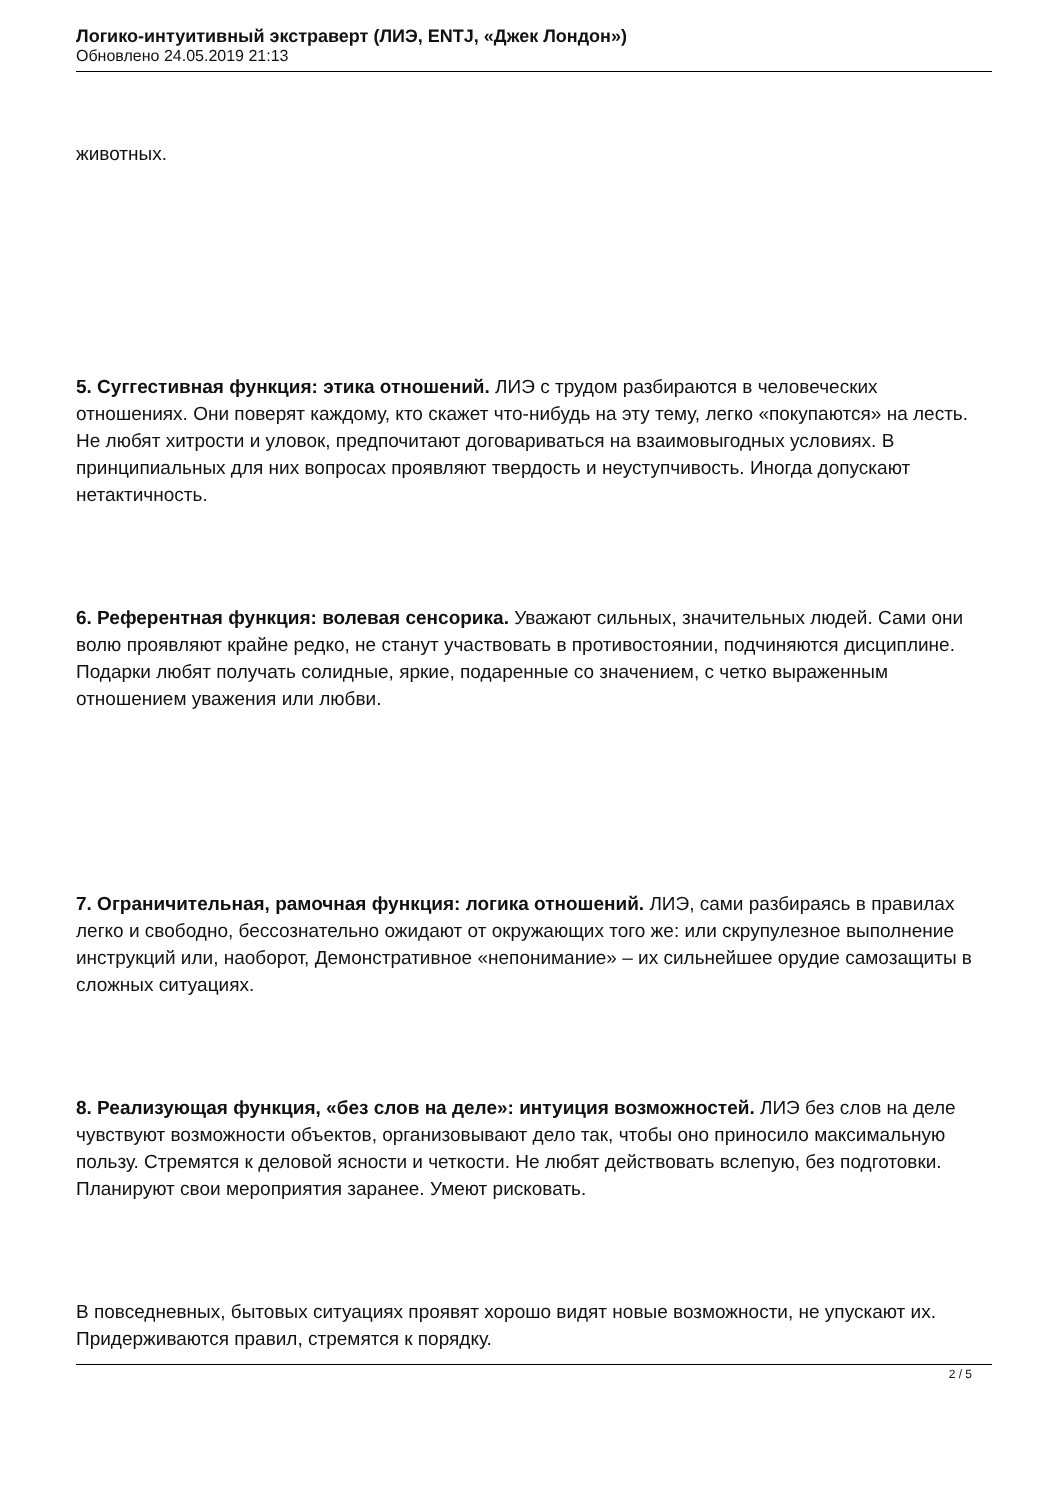Логико-интуитивный экстраверт (ЛИЭ, ENTJ, «Джек Лондон»)
Обновлено 24.05.2019 21:13
животных.
5. Суггестивная функция: этика отношений. ЛИЭ с трудом разбираются в человеческих отношениях. Они поверят каждому, кто скажет что-нибудь на эту тему, легко «покупаются» на лесть. Не любят хитрости и уловок, предпочитают договариваться на взаимовыгодных условиях. В принципиальных для них вопросах проявляют твердость и неуступчивость. Иногда допускают нетактичность.
6. Референтная функция: волевая сенсорика. Уважают сильных, значительных людей. Сами они волю проявляют крайне редко, не станут участвовать в противостоянии, подчиняются дисциплине. Подарки любят получать солидные, яркие, подаренные со значением, с четко выраженным отношением уважения или любви.
7. Ограничительная, рамочная функция: логика отношений. ЛИЭ, сами разбираясь в правилах легко и свободно, бессознательно ожидают от окружающих того же: или скрупулезное выполнение инструкций или, наоборот, Демонстративное «непонимание» – их сильнейшее орудие самозащиты в сложных ситуациях.
8. Реализующая функция, «без слов на деле»: интуиция возможностей. ЛИЭ без слов на деле чувствуют возможности объектов, организовывают дело так, чтобы оно приносило максимальную пользу. Стремятся к деловой ясности и четкости. Не любят действовать вслепую, без подготовки. Планируют свои мероприятия заранее. Умеют рисковать.
В повседневных, бытовых ситуациях проявят хорошо видят новые возможности, не упускают их. Придерживаются правил, стремятся к порядку.
2 / 5